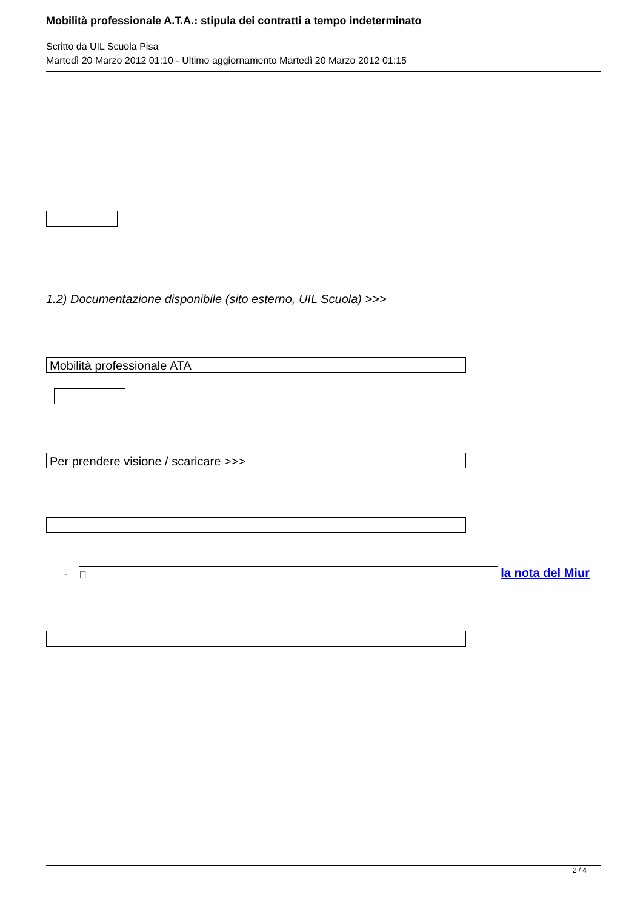Mobilità professionale A.T.A.: stipula dei contratti a tempo indeterminato
Scritto da UIL Scuola Pisa
Martedì 20 Marzo 2012 01:10 - Ultimo aggiornamento Martedì 20 Marzo 2012 01:15
1.2) Documentazione disponibile (sito esterno, UIL Scuola) >>>
Mobilità professionale ATA
Per prendere visione / scaricare >>>
-  la nota del Miur
2 / 4